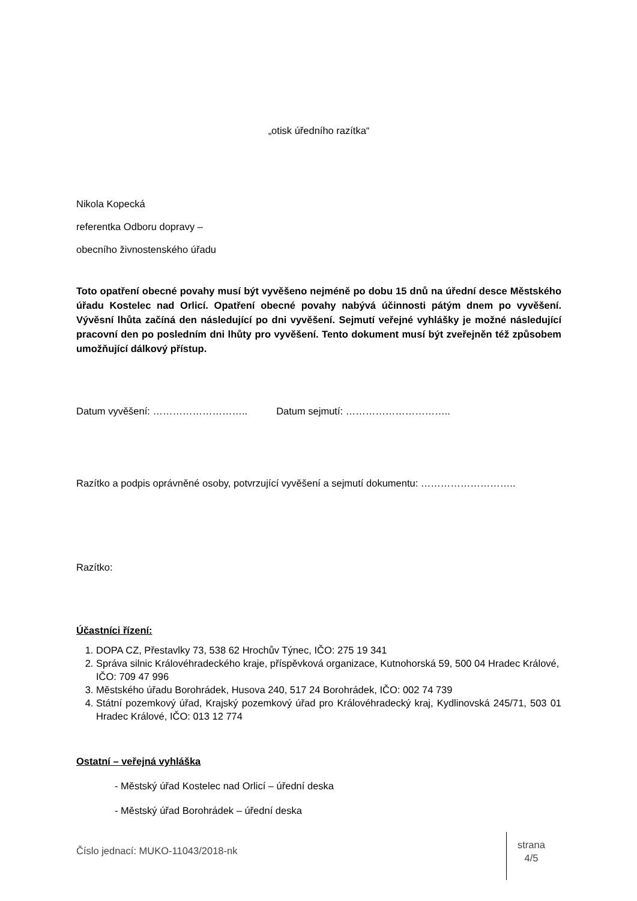„otisk úředního razítka“
Nikola Kopecká
referentka Odboru dopravy –
obecního živnostenského úřadu
Toto opatření obecné povahy musí být vyvěšeno nejméně po dobu 15 dnů na úřední desce Městského úřadu Kostelec nad Orlicí. Opatření obecné povahy nabývá účinnosti pátým dnem po vyvěšení. Vývěsní lhůta začíná den následující po dni vyvěšení. Sejmutí veřejné vyhlášky je možné následující pracovní den po posledním dni lhůty pro vyvěšení. Tento dokument musí být zveřejněn též způsobem umožňující dálkový přístup.
Datum vyvěšení: ……………………….. Datum sejmutí: …………………………..
Razítko a podpis oprávněné osoby, potvrzující vyvěšení a sejmutí dokumentu: ………………………..
Razítko:
Účastníci řízení:
1. DOPA CZ, Přestavlky 73, 538 62 Hrochův Týnec, IČO: 275 19 341
2. Správa silnic Královéhradeckého kraje, příspěvková organizace, Kutnohorská 59, 500 04 Hradec Králové, IČO: 709 47 996
3. Městského úřadu Borohrádek, Husova 240, 517 24 Borohrádek, IČO: 002 74 739
4. Státní pozemkový úřad, Krajský pozemkový úřad pro Královéhradecký kraj, Kydlinovská 245/71, 503 01 Hradec Králové, IČO: 013 12 774
Ostatní – veřejná vyhláška
- Městský úřad Kostelec nad Orlicí – úřední deska
- Městský úřad Borohrádek – úřední deska
Číslo jednací: MUKO-11043/2018-nk
strana
4/5